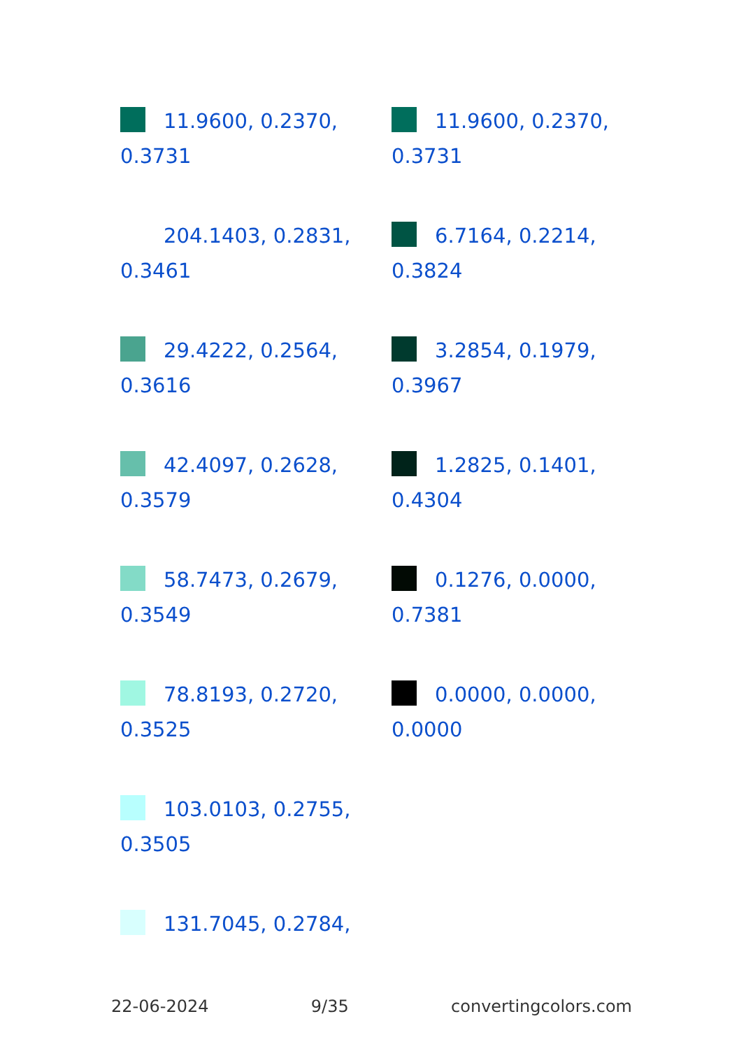11.9600, 0.2370, 0.3731
204.1403, 0.2831, 0.3461
29.4222, 0.2564, 0.3616
42.4097, 0.2628, 0.3579
58.7473, 0.2679, 0.3549
78.8193, 0.2720, 0.3525
103.0103, 0.2755, 0.3505
131.7045, 0.2784,
11.9600, 0.2370, 0.3731
6.7164, 0.2214, 0.3824
3.2854, 0.1979, 0.3967
1.2825, 0.1401, 0.4304
0.1276, 0.0000, 0.7381
0.0000, 0.0000, 0.0000
22-06-2024 9/35 convertingcolors.com